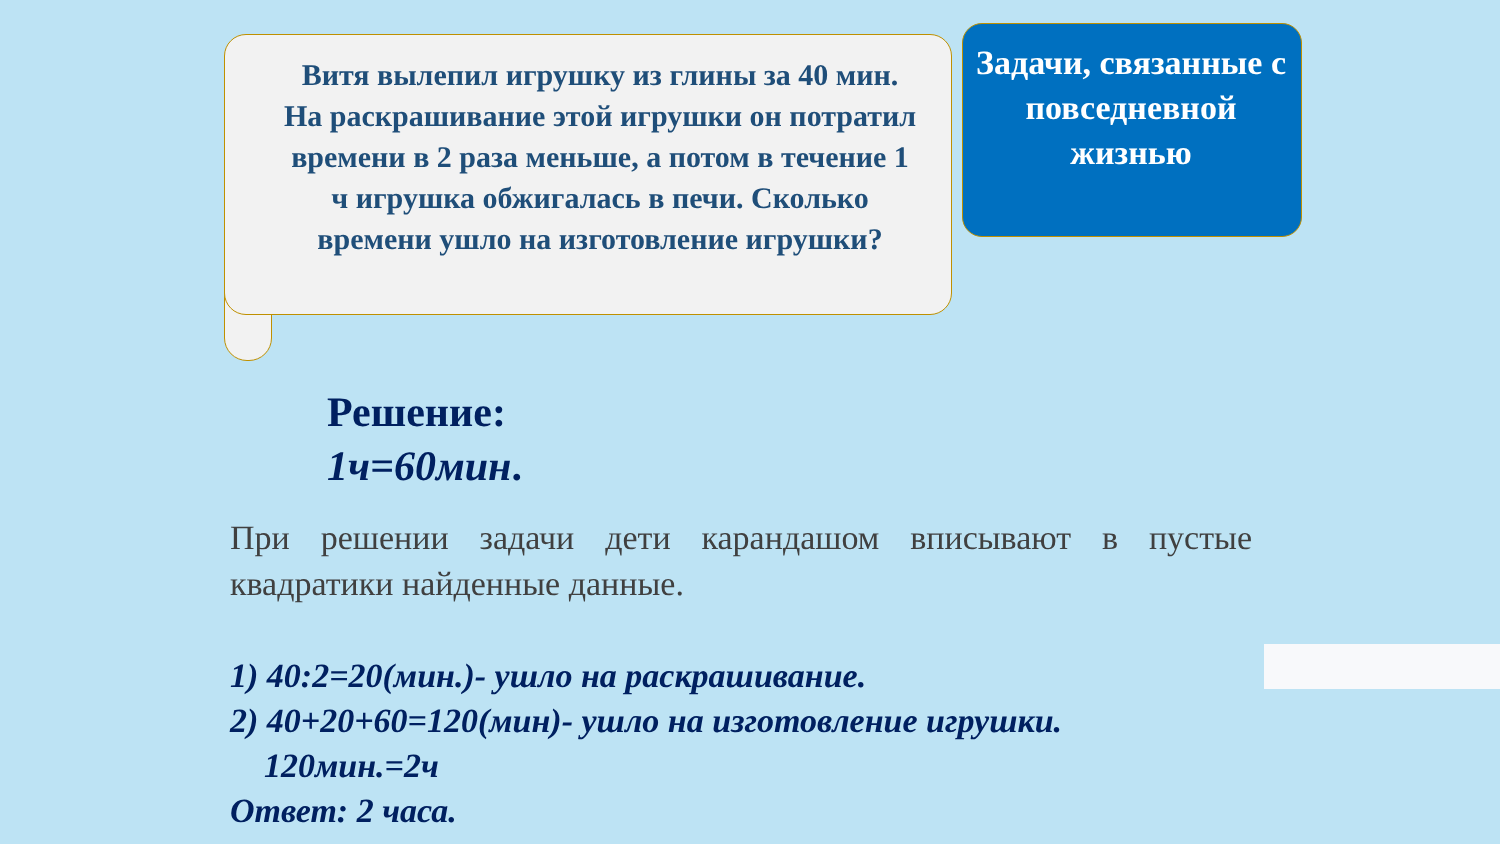Витя вылепил игрушку из глины за 40 мин. На раскрашивание этой игрушки он потратил времени в 2 раза меньше, а потом в течение 1 ч игрушка обжигалась в печи. Сколько времени ушло на изготовление игрушки?
Задачи, связанные с повседневной жизнью
Решение:
1ч=60мин.
При решении задачи дети карандашом вписывают в пустые квадратики найденные данные.
1) 40:2=20(мин.)- ушло на раскрашивание.
2) 40+20+60=120(мин)- ушло на изготовление игрушки.
120мин.=2ч
Ответ: 2 часа.